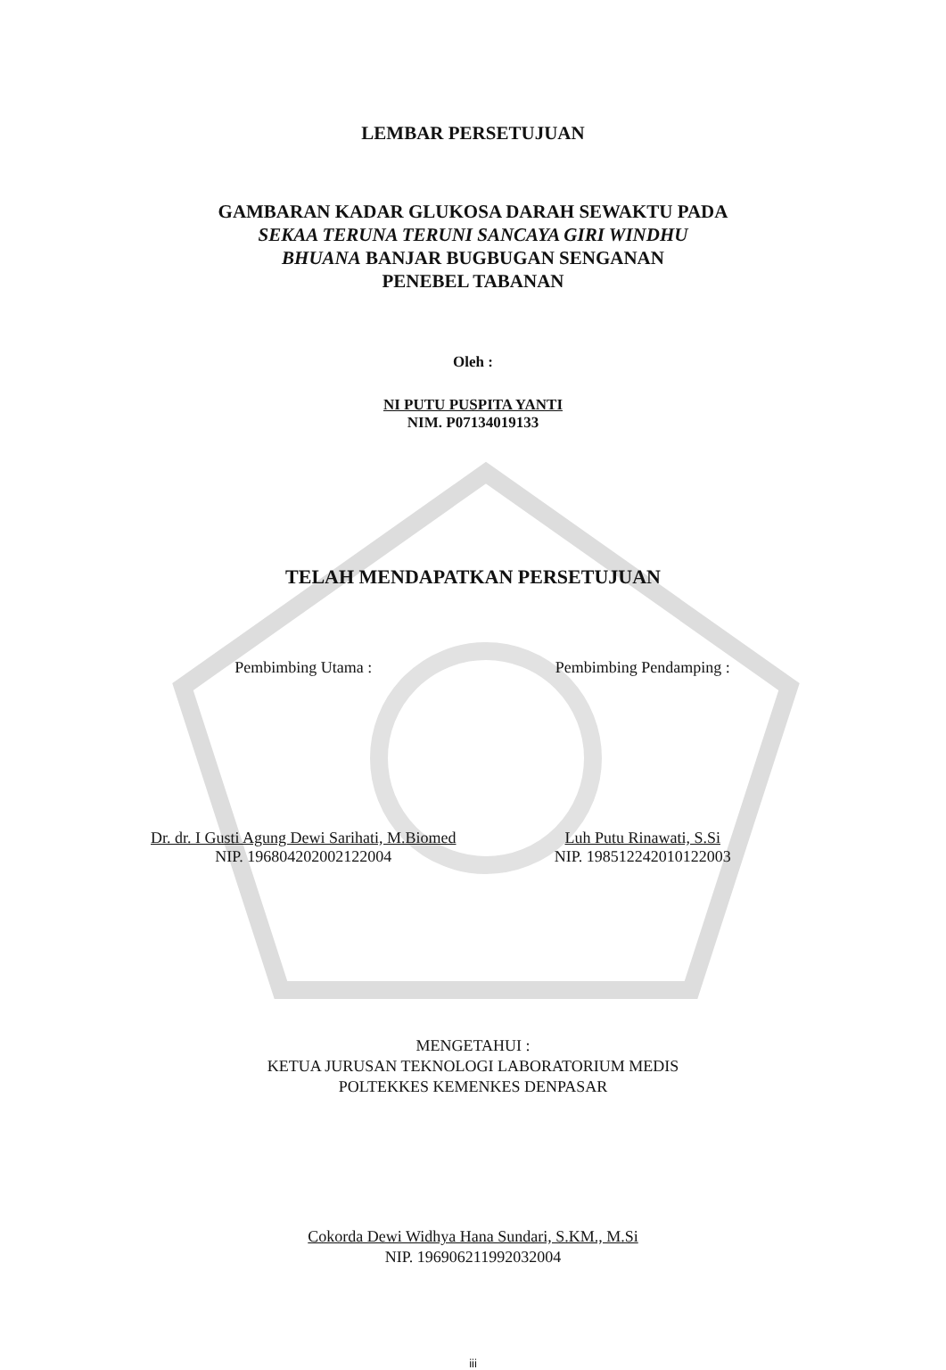LEMBAR PERSETUJUAN
GAMBARAN KADAR GLUKOSA DARAH SEWAKTU PADA
SEKAA TERUNA TERUNI SANCAYA GIRI WINDHU
BHUANA BANJAR BUGBUGAN SENGANAN
PENEBEL TABANAN
Oleh :
NI PUTU PUSPITA YANTI
NIM. P07134019133
TELAH MENDAPATKAN PERSETUJUAN
Pembimbing Utama :
Dr. dr. I Gusti Agung Dewi Sarihati, M.Biomed
NIP. 196804202002122004
Pembimbing Pendamping :
Luh Putu Rinawati, S.Si
NIP. 198512242010122003
MENGETAHUI :
KETUA JURUSAN TEKNOLOGI LABORATORIUM MEDIS
POLTEKKES KEMENKES DENPASAR
Cokorda Dewi Widhya Hana Sundari, S.KM., M.Si
NIP. 196906211992032004
iii